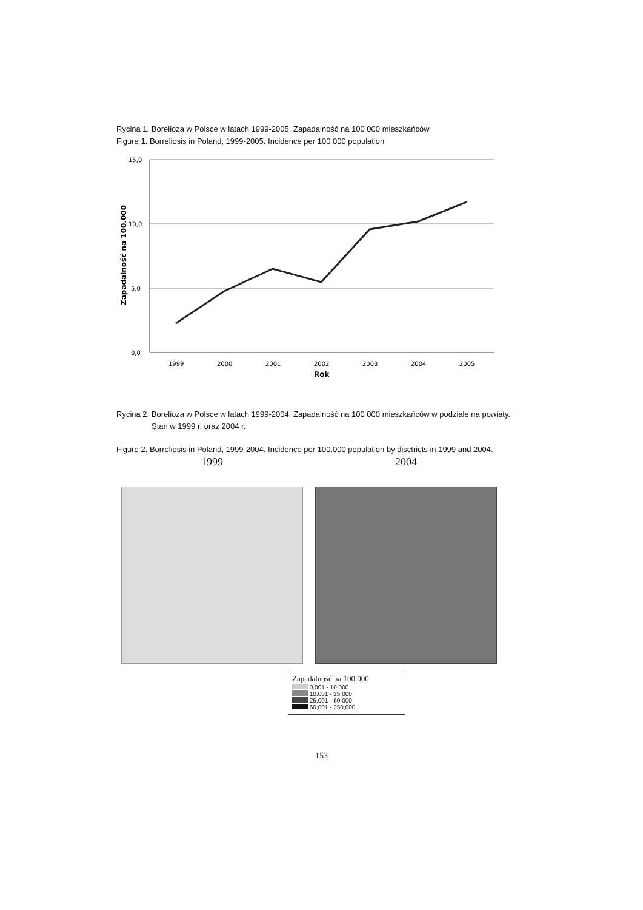Rycina 1. Borelioza w Polsce w latach 1999-2005. Zapadalność na 100 000 mieszkańców
Figure 1. Borreliosis in Poland, 1999-2005. Incidence per 100 000 population
15,0
10,0
5,0
0,0
1999
2000
2001
2002
2003
2004
2005
Rok
Zapadalność na 100.000
Rycina 2. Borelioza w Polsce w latach 1999-2004. Zapadalność na 100 000 mieszkańców w podziale na powiaty.
Stan w 1999 r. oraz 2004 r.
Figure 2. Borreliosis in Poland, 1999-2004. Incidence per 100.000 population by disctricts in 1999 and 2004.
1999 2004
Zapadalność na 100.000
0,001 - 10,000
10,001 - 25,000
25,001 - 60,000
60,001 - 250,000
153